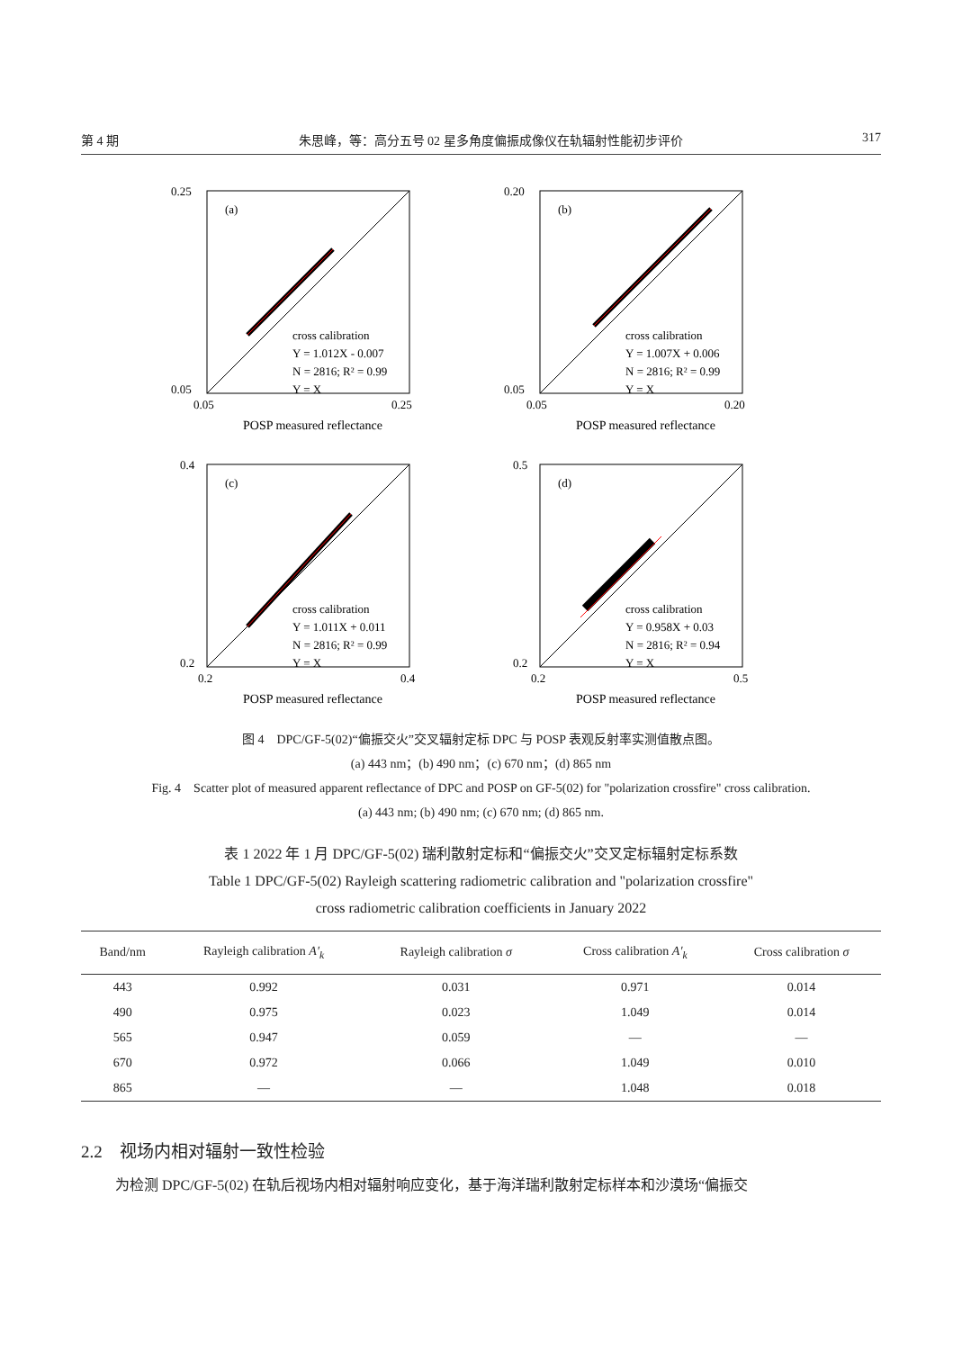第 4 期 朱思峰，等：高分五号 02 星多角度偏振成像仪在轨辐射性能初步评价 317
(a)
cross calibration
Y = 1.012X - 0.007
N = 2816; R² = 0.99
Y = X
0.25
0.05
0.05
0.25
POSP measured reflectance
DPC measured reflectance
(b)
cross calibration
Y = 1.007X + 0.006
N = 2816; R² = 0.99
Y = X
0.20
0.05
0.05
0.20
POSP measured reflectance
(c)
cross calibration
Y = 1.011X + 0.011
N = 2816; R² = 0.99
Y = X
0.4
0.2
0.2
0.4
POSP measured reflectance
(d)
cross calibration
Y = 0.958X + 0.03
N = 2816; R² = 0.94
Y = X
0.5
0.2
0.2
0.5
POSP measured reflectance
图 4　DPC/GF-5(02)“偏振交火”交叉辐射定标 DPC 与 POSP 表观反射率实测值散点图。
(a) 443 nm；(b) 490 nm；(c) 670 nm；(d) 865 nm
Fig. 4　Scatter plot of measured apparent reflectance of DPC and POSP on GF-5(02) for "polarization crossfire" cross calibration.
(a) 443 nm; (b) 490 nm; (c) 670 nm; (d) 865 nm.
表 1 2022 年 1 月 DPC/GF-5(02) 瑞利散射定标和“偏振交火”交叉定标辐射定标系数
Table 1 DPC/GF-5(02) Rayleigh scattering radiometric calibration and "polarization crossfire"
cross radiometric calibration coefficients in January 2022
| Band/nm | Rayleigh calibration A′<sub>k</sub> | Rayleigh calibration σ | Cross calibration A′<sub>k</sub> | Cross calibration σ |
| --- | --- | --- | --- | --- |
| 443 | 0.992 | 0.031 | 0.971 | 0.014 |
| 490 | 0.975 | 0.023 | 1.049 | 0.014 |
| 565 | 0.947 | 0.059 | — | — |
| 670 | 0.972 | 0.066 | 1.049 | 0.010 |
| 865 | — | — | 1.048 | 0.018 |
2.2　视场内相对辐射一致性检验
为检测 DPC/GF-5(02) 在轨后视场内相对辐射响应变化，基于海洋瑞利散射定标样本和沙漠场“偏振交